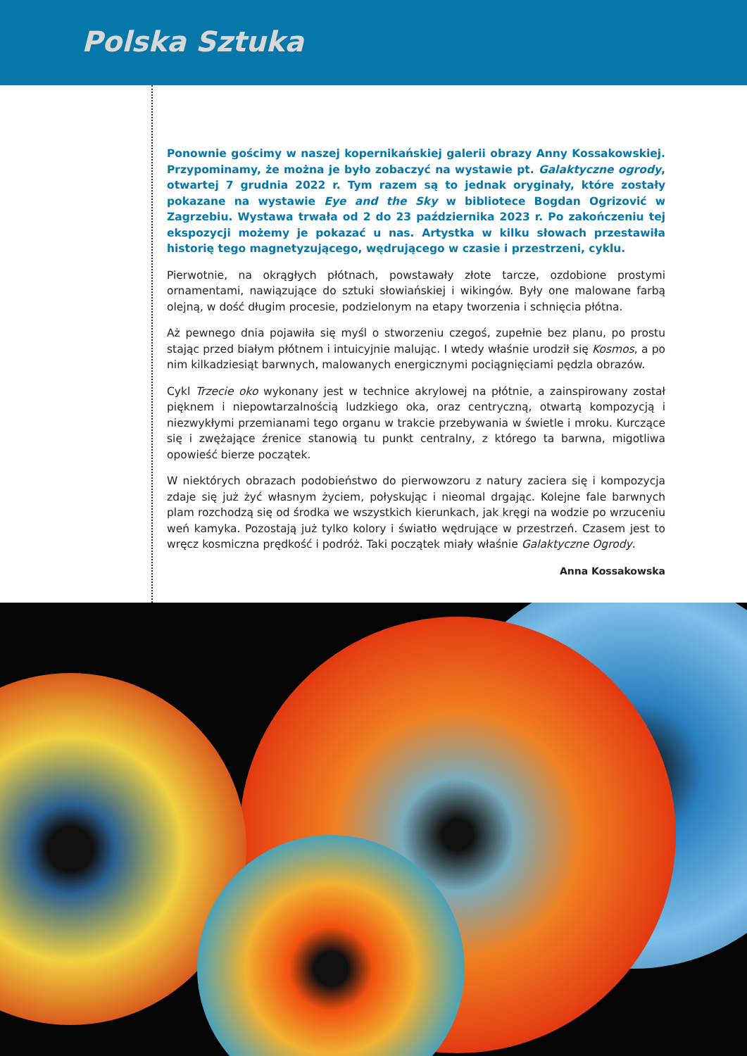Polska Sztuka
Ponownie gościmy w naszej kopernikańskiej galerii obrazy Anny Kossakowskiej. Przypominamy, że można je było zobaczyć na wystawie pt. Galaktyczne ogrody, otwartej 7 grudnia 2022 r. Tym razem są to jednak oryginały, które zostały pokazane na wystawie Eye and the Sky w bibliotece Bogdan Ogrizović w Zagrzebiu. Wystawa trwała od 2 do 23 października 2023 r. Po zakończeniu tej ekspozycji możemy je pokazać u nas. Artystka w kilku słowach przestawiła historię tego magnetyzującego, wędrującego w czasie i przestrzeni, cyklu.
Pierwotnie, na okrągłych płótnach, powstawały złote tarcze, ozdobione prostymi ornamentami, nawiązujące do sztuki słowiańskiej i wikingów. Były one malowane farbą olejną, w dość długim procesie, podzielonym na etapy tworzenia i schnięcia płótna.
Aż pewnego dnia pojawiła się myśl o stworzeniu czegoś, zupełnie bez planu, po prostu stając przed białym płótnem i intuicyjnie malując. I wtedy właśnie urodził się Kosmos, a po nim kilkadziesiąt barwnych, malowanych energicznymi pociągnięciami pędzla obrazów.
Cykl Trzecie oko wykonany jest w technice akrylowej na płótnie, a zainspirowany został pięknem i niepowtarzalnością ludzkiego oka, oraz centryczną, otwartą kompozycją i niezwykłymi przemianami tego organu w trakcie przebywania w świetle i mroku. Kurczące się i zwężające źrenice stanowią tu punkt centralny, z którego ta barwna, migotliwa opowieść bierze początek.
W niektórych obrazach podobieństwo do pierwowzoru z natury zaciera się i kompozycja zdaje się już żyć własnym życiem, połyskując i nieomal drgając. Kolejne fale barwnych plam rozchodzą się od środka we wszystkich kierunkach, jak kręgi na wodzie po wrzuceniu weń kamyka. Pozostają już tylko kolory i światło wędrujące w przestrzeń. Czasem jest to wręcz kosmiczna prędkość i podróż. Taki początek miały właśnie Galaktyczne Ogrody.
Anna Kossakowska